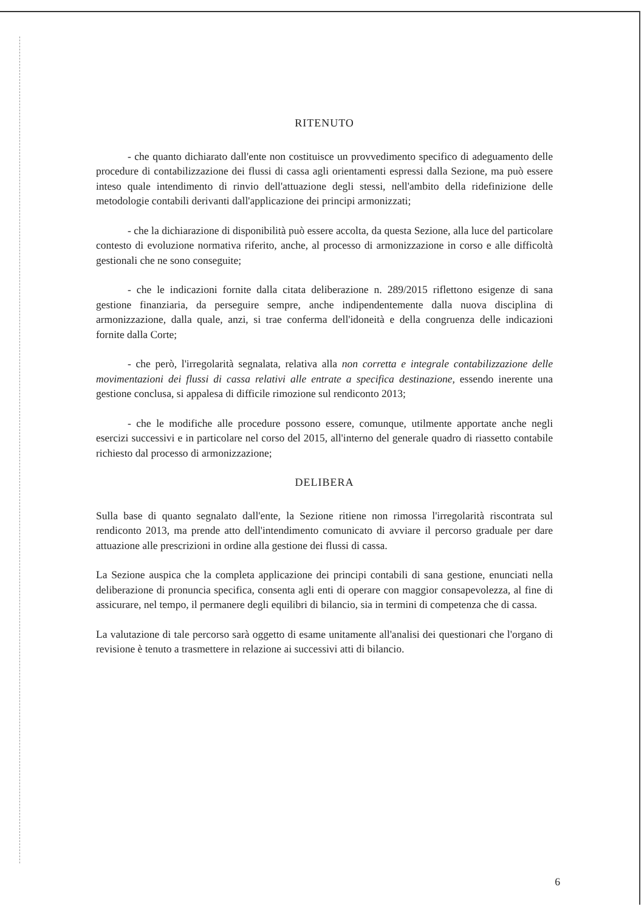RITENUTO
- che quanto dichiarato dall'ente non costituisce un provvedimento specifico di adeguamento delle procedure di contabilizzazione dei flussi di cassa agli orientamenti espressi dalla Sezione, ma può essere inteso quale intendimento di rinvio dell'attuazione degli stessi, nell'ambito della ridefinizione delle metodologie contabili derivanti dall'applicazione dei principi armonizzati;
- che la dichiarazione di disponibilità può essere accolta, da questa Sezione, alla luce del particolare contesto di evoluzione normativa riferito, anche, al processo di armonizzazione in corso e alle difficoltà gestionali che ne sono conseguite;
- che le indicazioni fornite dalla citata deliberazione n. 289/2015 riflettono esigenze di sana gestione finanziaria, da perseguire sempre, anche indipendentemente dalla nuova disciplina di armonizzazione, dalla quale, anzi, si trae conferma dell'idoneità e della congruenza delle indicazioni fornite dalla Corte;
- che però, l'irregolarità segnalata, relativa alla non corretta e integrale contabilizzazione delle movimentazioni dei flussi di cassa relativi alle entrate a specifica destinazione, essendo inerente una gestione conclusa, si appalesa di difficile rimozione sul rendiconto 2013;
- che le modifiche alle procedure possono essere, comunque, utilmente apportate anche negli esercizi successivi e in particolare nel corso del 2015, all'interno del generale quadro di riassetto contabile richiesto dal processo di armonizzazione;
DELIBERA
Sulla base di quanto segnalato dall'ente, la Sezione ritiene non rimossa l'irregolarità riscontrata sul rendiconto 2013, ma prende atto dell'intendimento comunicato di avviare il percorso graduale per dare attuazione alle prescrizioni in ordine alla gestione dei flussi di cassa.
La Sezione auspica che la completa applicazione dei principi contabili di sana gestione, enunciati nella deliberazione di pronuncia specifica, consenta agli enti di operare con maggior consapevolezza, al fine di assicurare, nel tempo, il permanere degli equilibri di bilancio, sia in termini di competenza che di cassa.
La valutazione di tale percorso sarà oggetto di esame unitamente all'analisi dei questionari che l'organo di revisione è tenuto a trasmettere in relazione ai successivi atti di bilancio.
6